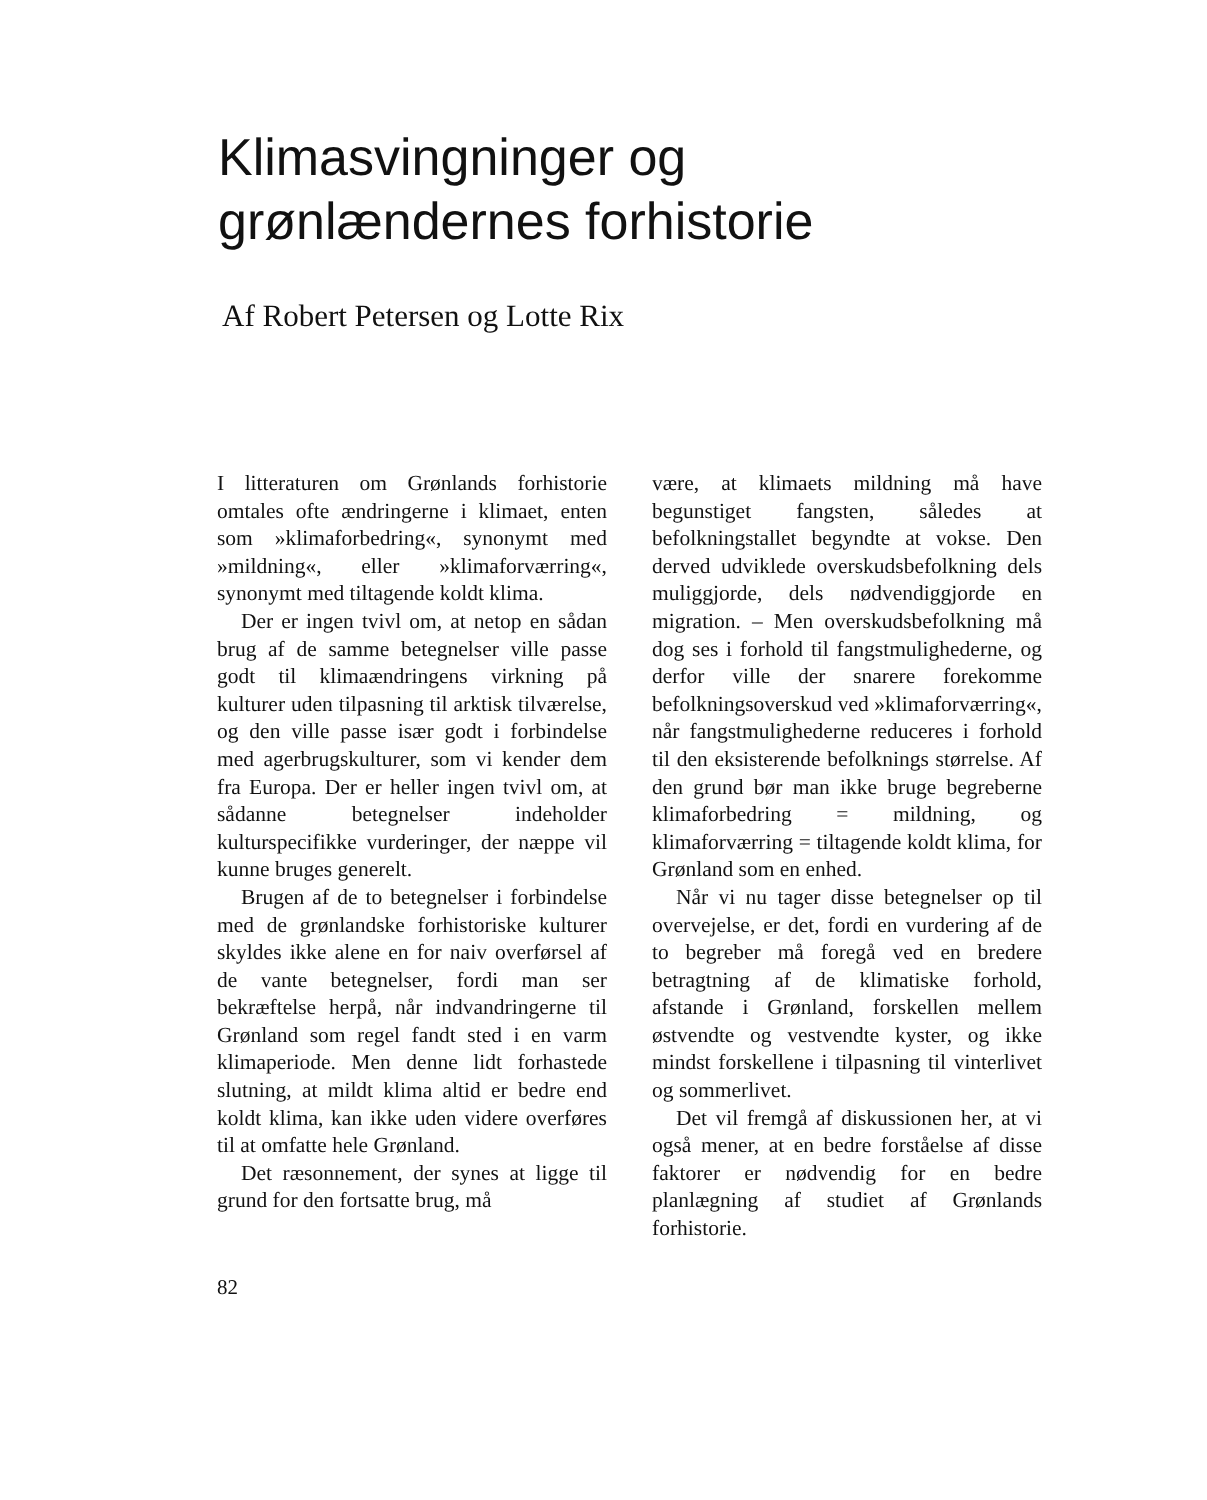Klimasvingninger og
grønlændernes forhistorie
Af Robert Petersen og Lotte Rix
I litteraturen om Grønlands forhistorie omtales ofte ændringerne i klimaet, enten som »klimaforbedring«, synonymt med »mildning«, eller »klimaforværring«, synonymt med tiltagende koldt klima.
Der er ingen tvivl om, at netop en sådan brug af de samme betegnelser ville passe godt til klimaændringens virkning på kulturer uden tilpasning til arktisk tilværelse, og den ville passe især godt i forbindelse med agerbrugskulturer, som vi kender dem fra Europa. Der er heller ingen tvivl om, at sådanne betegnelser indeholder kulturspecifikke vurderinger, der næppe vil kunne bruges generelt.
Brugen af de to betegnelser i forbindelse med de grønlandske forhistoriske kulturer skyldes ikke alene en for naiv overførsel af de vante betegnelser, fordi man ser bekræftelse herpå, når indvandringerne til Grønland som regel fandt sted i en varm klimaperiode. Men denne lidt forhastede slutning, at mildt klima altid er bedre end koldt klima, kan ikke uden videre overføres til at omfatte hele Grønland.
Det ræsonnement, der synes at ligge til grund for den fortsatte brug, må
være, at klimaets mildning må have begunstiget fangsten, således at befolkningstallet begyndte at vokse. Den derved udviklede overskudsbefolkning dels muliggjorde, dels nødvendiggjorde en migration. – Men overskudsbefolkning må dog ses i forhold til fangstmulighederne, og derfor ville der snarere forekomme befolkningsoverskud ved »klimaforværring«, når fangstmulighederne reduceres i forhold til den eksisterende befolknings størrelse. Af den grund bør man ikke bruge begreberne klimaforbedring = mildning, og klimaforværring = tiltagende koldt klima, for Grønland som en enhed.
Når vi nu tager disse betegnelser op til overvejelse, er det, fordi en vurdering af de to begreber må foregå ved en bredere betragtning af de klimatiske forhold, afstande i Grønland, forskellen mellem østvendte og vestvendte kyster, og ikke mindst forskellene i tilpasning til vinterlivet og sommerlivet.
Det vil fremgå af diskussionen her, at vi også mener, at en bedre forståelse af disse faktorer er nødvendig for en bedre planlægning af studiet af Grønlands forhistorie.
82